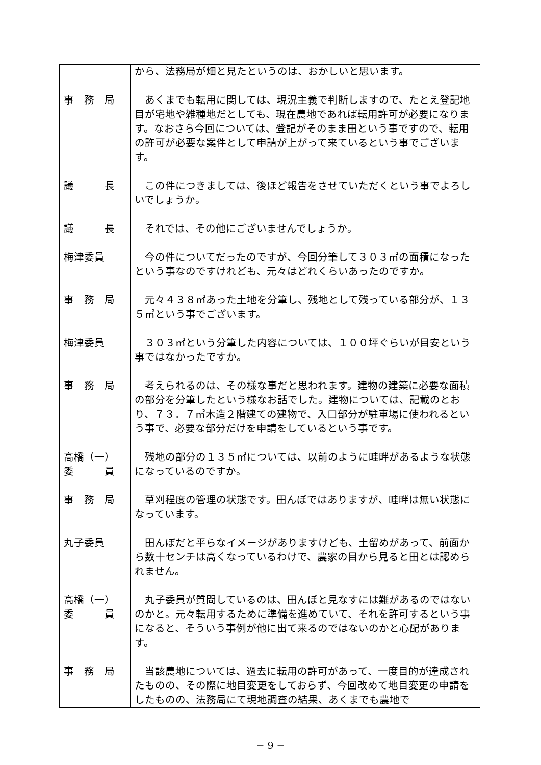| | から、法務局が畑と見たというのは、おかしいと思います。 |
| 事 務 局 | あくまでも転用に関しては、現況主義で判断しますので、たとえ登記地目が宅地や雑種地だとしても、現在農地であれば転用許可が必要になります。なおさら今回については、登記がそのまま田という事ですので、転用の許可が必要な案件として申請が上がって来ているという事でございます。 |
| 議 長 | この件につきましては、後ほど報告をさせていただくという事でよろしいでしょうか。 |
| 議 長 | それでは、その他にございませんでしょうか。 |
| 梅津委員 | 今の件についてだったのですが、今回分筆して３０３㎡の面積になったという事なのですけれども、元々はどれくらいあったのですか。 |
| 事 務 局 | 元々４３８㎡あった土地を分筆し、残地として残っている部分が、１３５㎡という事でございます。 |
| 梅津委員 | ３０３㎡という分筆した内容については、１００坪ぐらいが目安という事ではなかったですか。 |
| 事 務 局 | 考えられるのは、その様な事だと思われます。建物の建築に必要な面積の部分を分筆したという様なお話でした。建物については、記載のとおり、７３．７㎡木造２階建ての建物で、入口部分が駐車場に使われるという事で、必要な部分だけを申請をしているという事です。 |
| 高橋（一） 委 員 | 残地の部分の１３５㎡については、以前のように畦畔があるような状態になっているのですか。 |
| 事 務 局 | 草刈程度の管理の状態です。田んぼではありますが、畦畔は無い状態になっています。 |
| 丸子委員 | 田んぼだと平らなイメージがありますけども、土留めがあって、前面から数十センチは高くなっているわけで、農家の目から見ると田とは認められません。 |
| 高橋（一） 委 員 | 丸子委員が質問しているのは、田んぼと見なすには難があるのではないのかと。元々転用するために準備を進めていて、それを許可するという事になると、そういう事例が他に出て来るのではないのかと心配があります。 |
| 事 務 局 | 当該農地については、過去に転用の許可があって、一度目的が達成されたものの、その際に地目変更をしておらず、今回改めて地目変更の申請をしたものの、法務局にて現地調査の結果、あくまでも農地で |
− 9 −